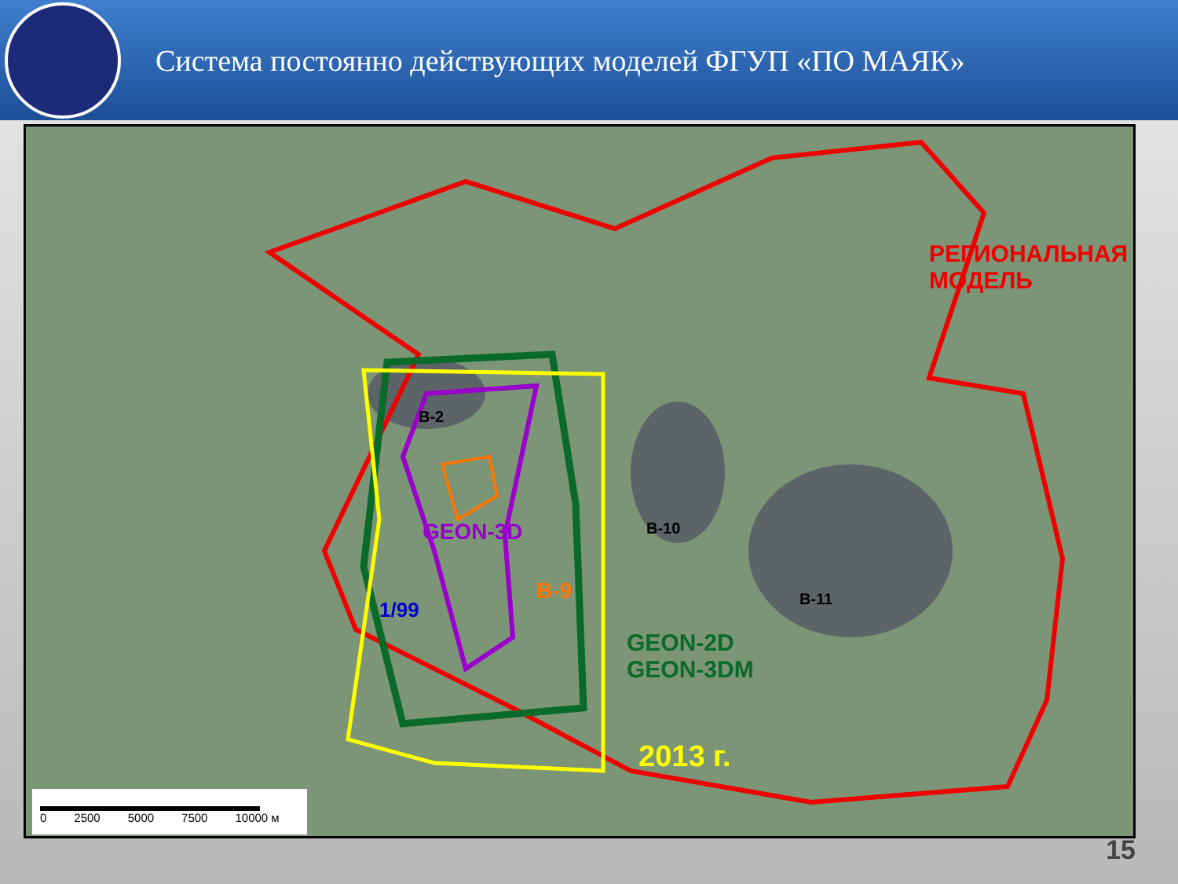Система постоянно действующих моделей ФГУП «ПО МАЯК»
РЕГИОНАЛЬНАЯ
МОДЕЛЬ
В-2
В-10
В-11
GEON-3D
В-9
1/99
GEON-2D
GEON-3DM
2013 г.
0 2500 5000 7500 10000 м
15